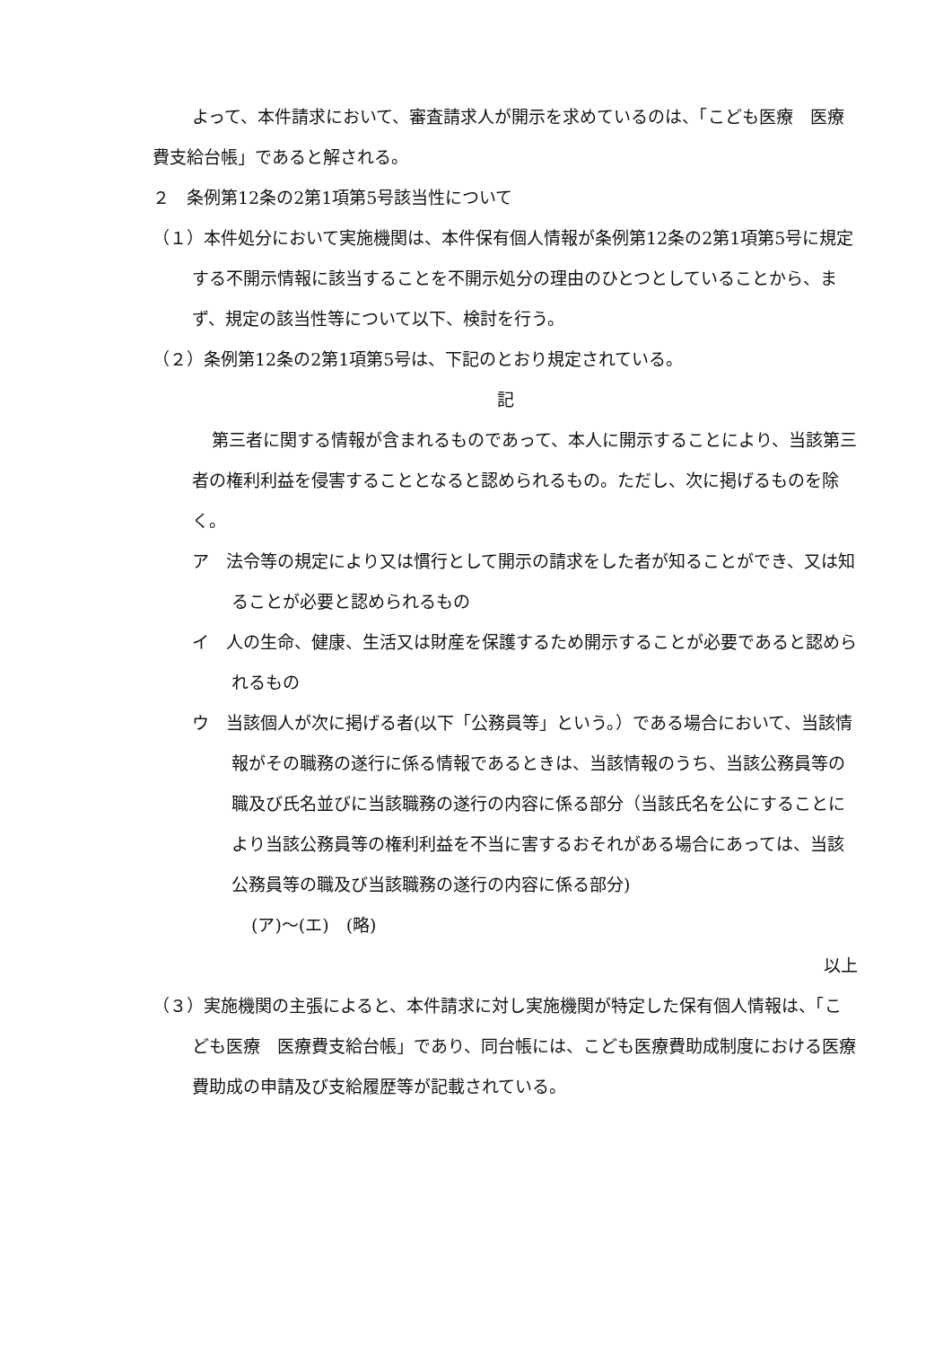よって、本件請求において、審査請求人が開示を求めているのは、「こども医療　医療費支給台帳」であると解される。
２　条例第12条の2第1項第5号該当性について
（１）本件処分において実施機関は、本件保有個人情報が条例第12条の2第1項第5号に規定する不開示情報に該当することを不開示処分の理由のひとつとしていることから、まず、規定の該当性等について以下、検討を行う。
（２）条例第12条の2第1項第5号は、下記のとおり規定されている。
記
第三者に関する情報が含まれるものであって、本人に開示することにより、当該第三者の権利利益を侵害することとなると認められるもの。ただし、次に掲げるものを除く。
ア　法令等の規定により又は慣行として開示の請求をした者が知ることができ、又は知ることが必要と認められるもの
イ　人の生命、健康、生活又は財産を保護するため開示することが必要であると認められるもの
ウ　当該個人が次に掲げる者(以下「公務員等」という。）である場合において、当該情報がその職務の遂行に係る情報であるときは、当該情報のうち、当該公務員等の職及び氏名並びに当該職務の遂行の内容に係る部分（当該氏名を公にすることにより当該公務員等の権利利益を不当に害するおそれがある場合にあっては、当該公務員等の職及び当該職務の遂行の内容に係る部分)
(ア)～(エ)　(略)
以上
（３）実施機関の主張によると、本件請求に対し実施機関が特定した保有個人情報は、「こども医療　医療費支給台帳」であり、同台帳には、こども医療費助成制度における医療費助成の申請及び支給履歴等が記載されている。